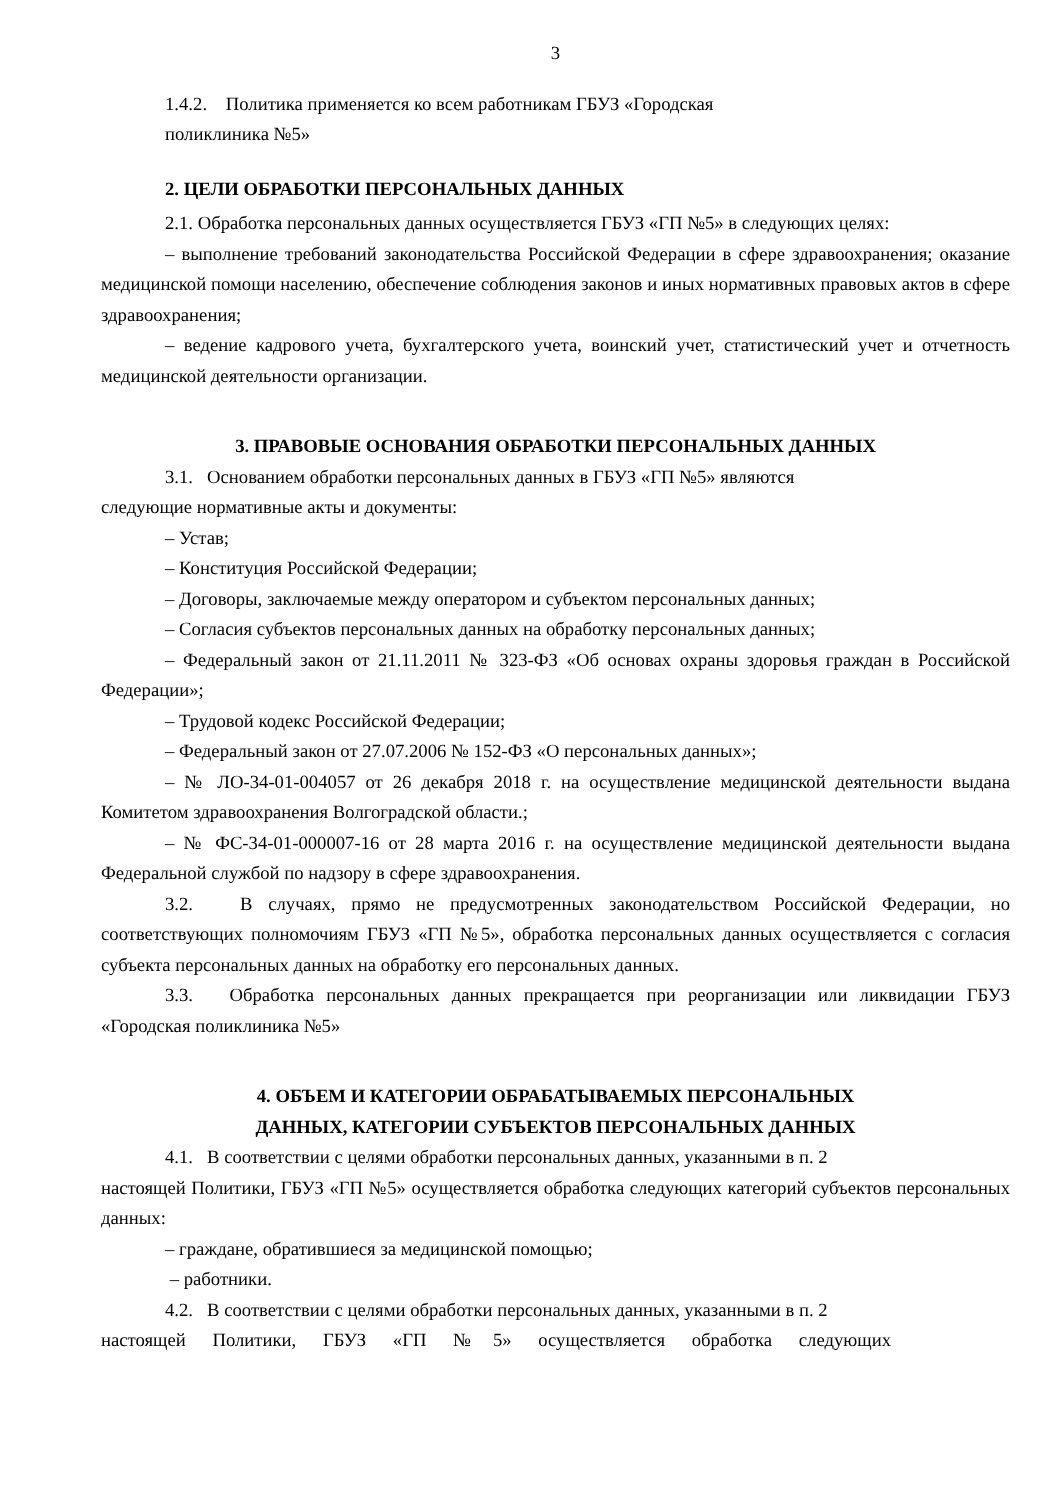3
1.4.2. Политика применяется ко всем работникам ГБУЗ «Городская
поликлиника №5»
2. ЦЕЛИ ОБРАБОТКИ ПЕРСОНАЛЬНЫХ ДАННЫХ
2.1. Обработка персональных данных осуществляется ГБУЗ «ГП №5» в следующих целях:
– выполнение требований законодательства Российской Федерации в сфере здравоохранения; оказание медицинской помощи населению, обеспечение соблюдения законов и иных нормативных правовых актов в сфере здравоохранения;
– ведение кадрового учета, бухгалтерского учета, воинский учет, статистический учет и отчетность медицинской деятельности организации.
3. ПРАВОВЫЕ ОСНОВАНИЯ ОБРАБОТКИ ПЕРСОНАЛЬНЫХ ДАННЫХ
3.1. Основанием обработки персональных данных в ГБУЗ «ГП №5» являются
следующие нормативные акты и документы:
– Устав;
– Конституция Российской Федерации;
– Договоры, заключаемые между оператором и субъектом персональных данных;
– Согласия субъектов персональных данных на обработку персональных данных;
– Федеральный закон от 21.11.2011 № 323-ФЗ «Об основах охраны здоровья граждан в Российской Федерации»;
– Трудовой кодекс Российской Федерации;
– Федеральный закон от 27.07.2006 № 152-ФЗ «О персональных данных»;
– № ЛО-34-01-004057 от 26 декабря 2018 г. на осуществление медицинской деятельности выдана Комитетом здравоохранения Волгоградской области.;
– № ФС-34-01-000007-16 от 28 марта 2016 г. на осуществление медицинской деятельности выдана Федеральной службой по надзору в сфере здравоохранения.
3.2. В случаях, прямо не предусмотренных законодательством Российской Федерации, но соответствующих полномочиям ГБУЗ «ГП №5», обработка персональных данных осуществляется с согласия субъекта персональных данных на обработку его персональных данных.
3.3. Обработка персональных данных прекращается при реорганизации или ликвидации ГБУЗ «Городская поликлиника №5»
4. ОБЪЕМ И КАТЕГОРИИ ОБРАБАТЫВАЕМЫХ ПЕРСОНАЛЬНЫХ
ДАННЫХ, КАТЕГОРИИ СУБЪЕКТОВ ПЕРСОНАЛЬНЫХ ДАННЫХ
4.1. В соответствии с целями обработки персональных данных, указанными в п. 2
настоящей Политики, ГБУЗ «ГП №5» осуществляется обработка следующих категорий субъектов персональных данных:
– граждане, обратившиеся за медицинской помощью;
– работники.
4.2. В соответствии с целями обработки персональных данных, указанными в п. 2
настоящей Политики, ГБУЗ «ГП №5» осуществляется обработка следующих